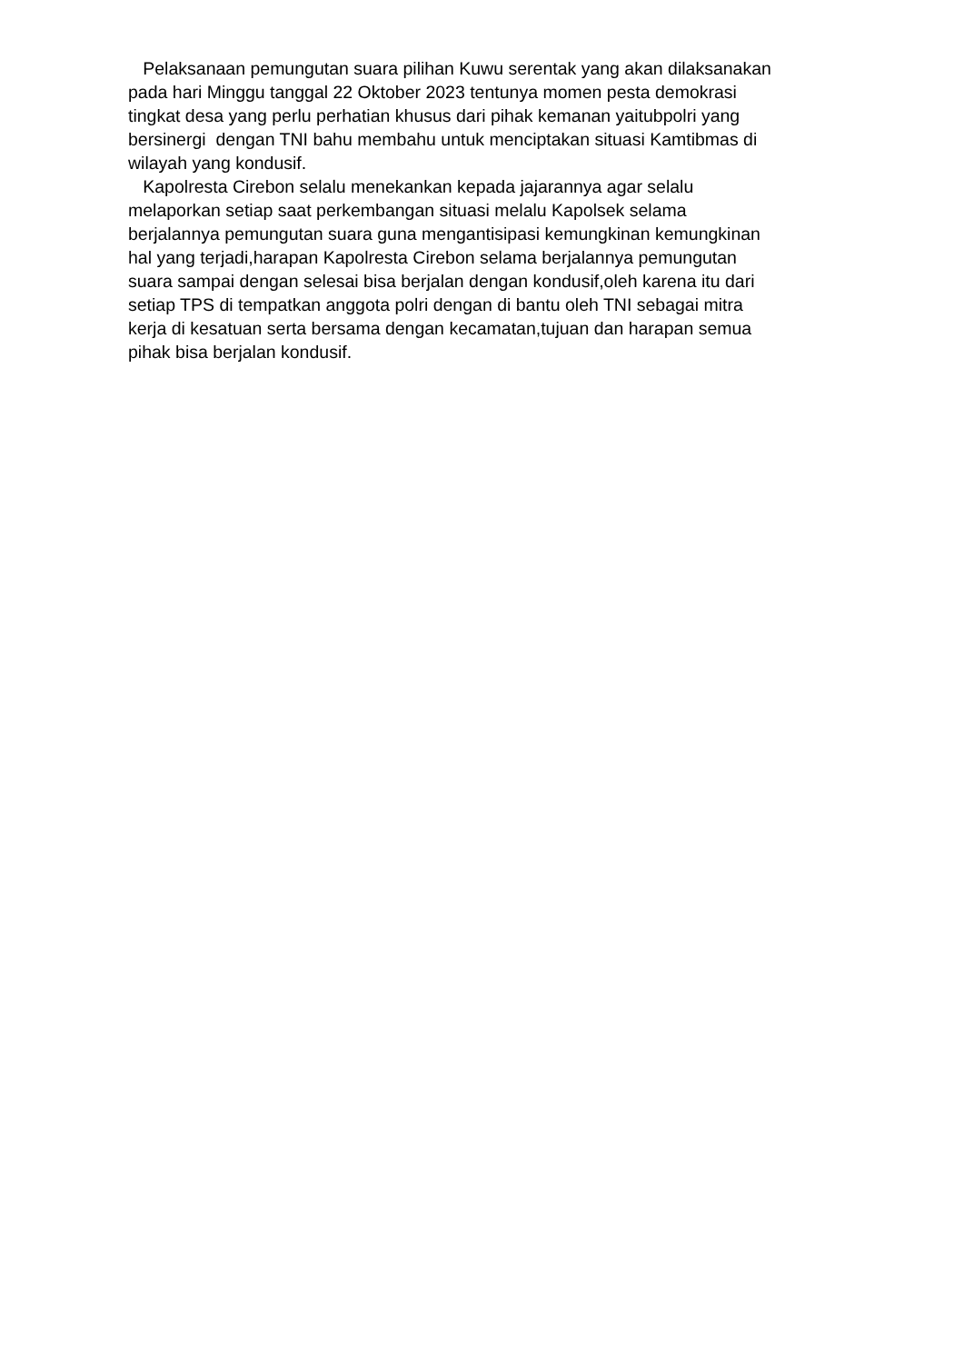Pelaksanaan pemungutan suara pilihan Kuwu serentak yang akan dilaksanakan
pada hari Minggu tanggal 22 Oktober 2023 tentunya momen pesta demokrasi
tingkat desa yang perlu perhatian khusus dari pihak kemanan yaitubpolri yang
bersinergi dengan TNI bahu membahu untuk menciptakan situasi Kamtibmas di
wilayah yang kondusif.
Kapolresta Cirebon selalu menekankan kepada jajarannya agar selalu
melaporkan setiap saat perkembangan situasi melalu Kapolsek selama
berjalannya pemungutan suara guna mengantisipasi kemungkinan kemungkinan
hal yang terjadi,harapan Kapolresta Cirebon selama berjalannya pemungutan
suara sampai dengan selesai bisa berjalan dengan kondusif,oleh karena itu dari
setiap TPS di tempatkan anggota polri dengan di bantu oleh TNI sebagai mitra
kerja di kesatuan serta bersama dengan kecamatan,tujuan dan harapan semua
pihak bisa berjalan kondusif.